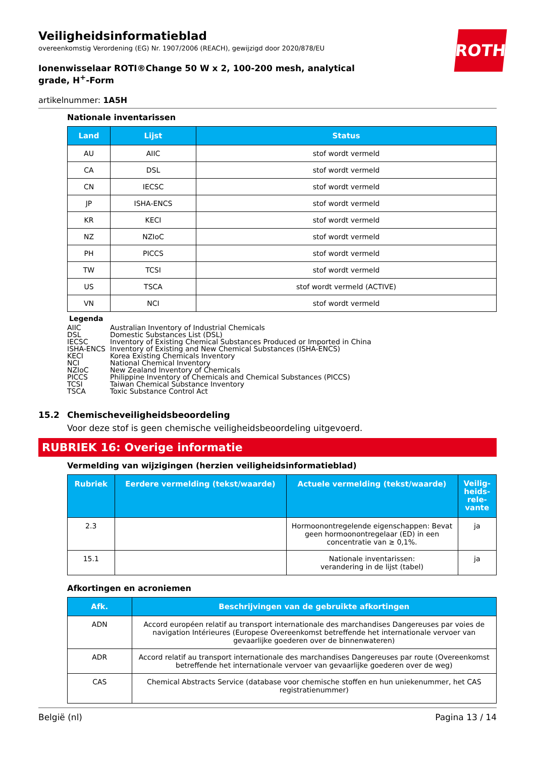ROTH
Veiligheidsinformatieblad
overeenkomstig Verordening (EG) Nr. 1907/2006 (REACH), gewijzigd door 2020/878/EU
Ionenwisselaar ROTI®Change 50 W x 2, 100-200 mesh, analytical grade, H<sup>+</sup>-Form
artikelnummer: 1A5H
Nationale inventarissen
| Land | Lijst | Status |
| --- | --- | --- |
| AU | AIIC | stof wordt vermeld |
| CA | DSL | stof wordt vermeld |
| CN | IECSC | stof wordt vermeld |
| JP | ISHA-ENCS | stof wordt vermeld |
| KR | KECI | stof wordt vermeld |
| NZ | NZIoC | stof wordt vermeld |
| PH | PICCS | stof wordt vermeld |
| TW | TCSI | stof wordt vermeld |
| US | TSCA | stof wordt vermeld (ACTIVE) |
| VN | NCI | stof wordt vermeld |
Legenda
AIIC Australian Inventory of Industrial Chemicals
DSL Domestic Substances List (DSL)
IECSC Inventory of Existing Chemical Substances Produced or Imported in China
ISHA-ENCS Inventory of Existing and New Chemical Substances (ISHA-ENCS)
KECI Korea Existing Chemicals Inventory
NCI National Chemical Inventory
NZIoC New Zealand Inventory of Chemicals
PICCS Philippine Inventory of Chemicals and Chemical Substances (PICCS)
TCSI Taiwan Chemical Substance Inventory
TSCA Toxic Substance Control Act
15.2 Chemischeveiligheidsbeoordeling
Voor deze stof is geen chemische veiligheidsbeoordeling uitgevoerd.
RUBRIEK 16: Overige informatie
Vermelding van wijzigingen (herzien veiligheidsinformatieblad)
| Rubriek | Eerdere vermelding (tekst/waarde) | Actuele vermelding (tekst/waarde) | Veilig-heids-rele-vante |
| --- | --- | --- | --- |
| 2.3 | | Hormoonontregelende eigenschappen: Bevat geen hormoonontregelaar (ED) in een concentratie van ≥ 0,1%. | ja |
| 15.1 | | Nationale inventarissen: verandering in de lijst (tabel) | ja |
Afkortingen en acroniemen
| Afk. | Beschrijvingen van de gebruikte afkortingen |
| --- | --- |
| ADN | Accord européen relatif au transport internationale des marchandises Dangereuses par voies de navigation Intérieures (Europese Overeenkomst betreffende het internationale vervoer van gevaarlijke goederen over de binnenwateren) |
| ADR | Accord relatif au transport internationale des marchandises Dangereuses par route (Overeenkomst betreffende het internationale vervoer van gevaarlijke goederen over de weg) |
| CAS | Chemical Abstracts Service (database voor chemische stoffen en hun uniekenummer, het CAS registratienummer) |
België (nl) Pagina 13 / 14